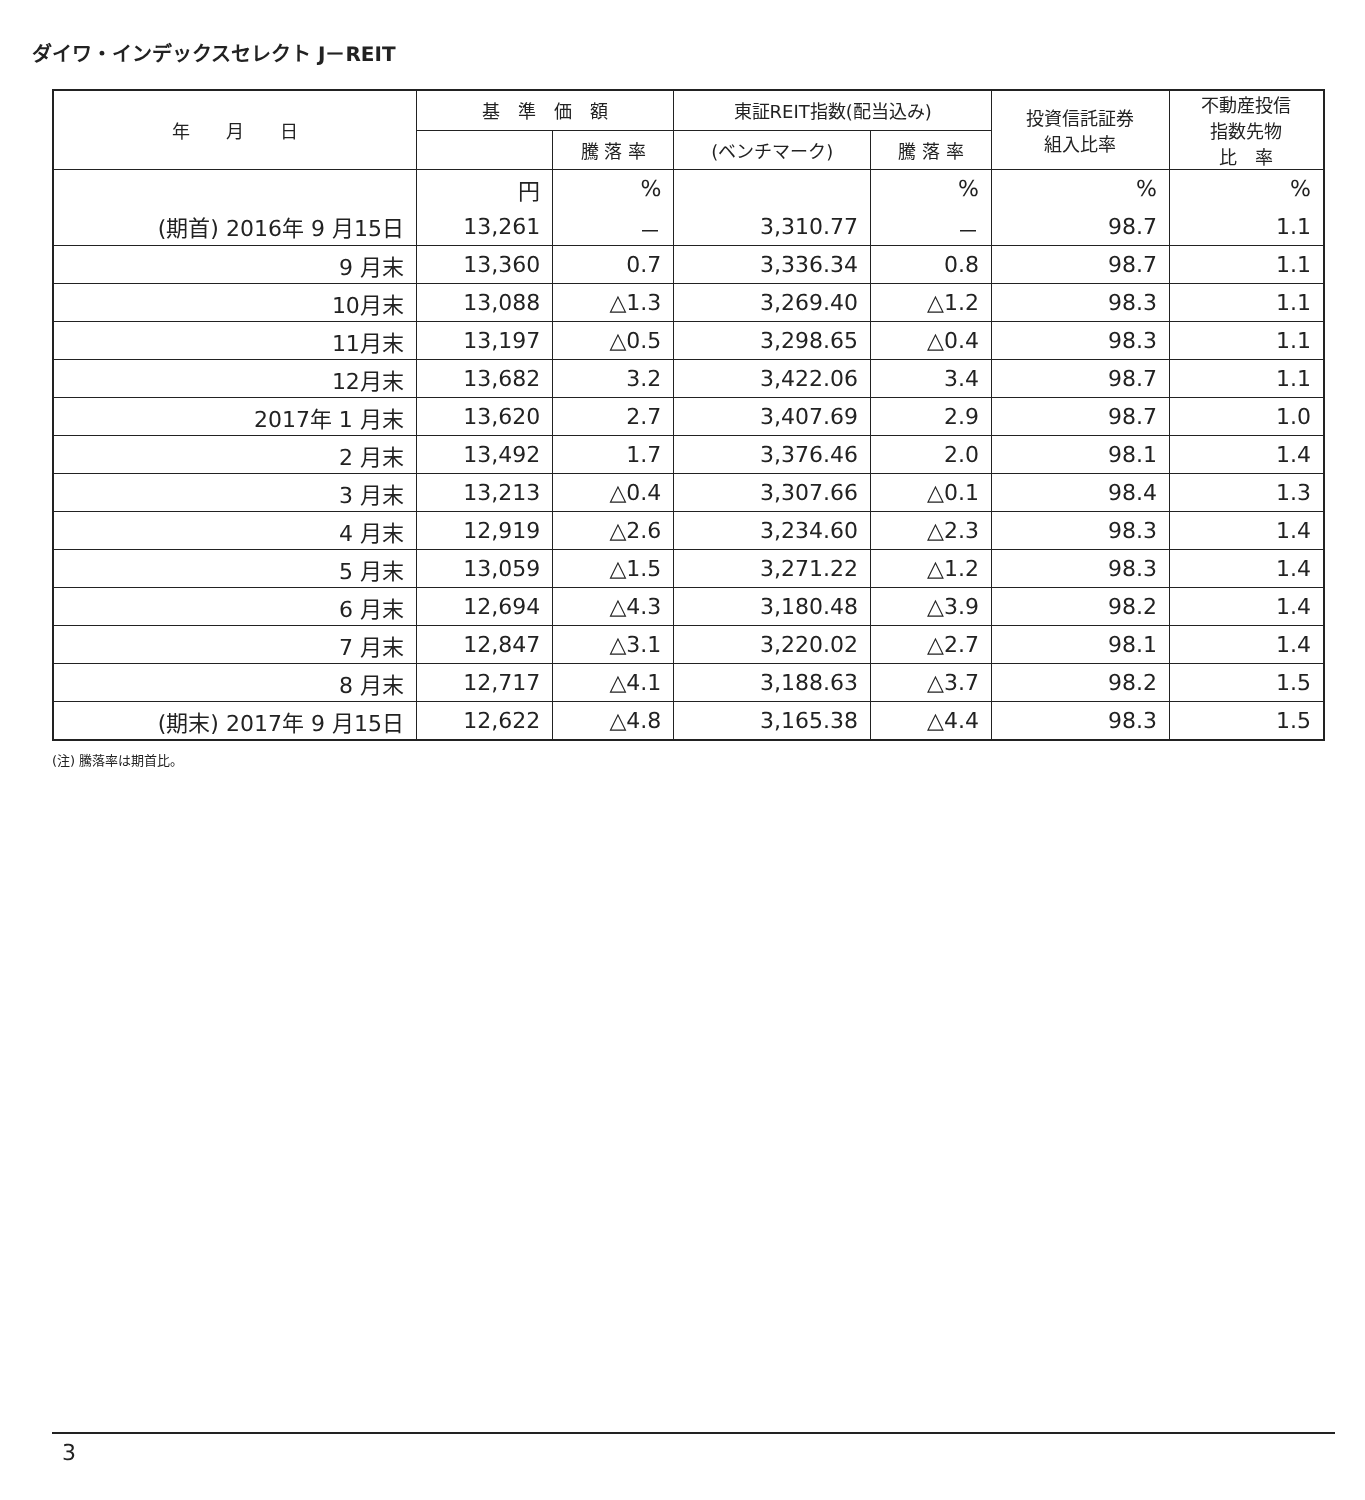ダイワ・インデックスセレクト J－REIT
| 年 月 日 | 基 準 価 額 | | 東証REIT指数(配当込み) | | 投資信託証券 組入比率 | 不動産投信 指数先物 比 率 |
| --- | --- | --- | --- | --- | --- | --- |
| | | 騰 落 率 | (ベンチマーク) | 騰 落 率 | | |
| | 円 | % | | % | % | % |
| (期首) 2016年 9 月15日 | 13,261 | － | 3,310.77 | － | 98.7 | 1.1 |
| 9 月末 | 13,360 | 0.7 | 3,336.34 | 0.8 | 98.7 | 1.1 |
| 10月末 | 13,088 | △1.3 | 3,269.40 | △1.2 | 98.3 | 1.1 |
| 11月末 | 13,197 | △0.5 | 3,298.65 | △0.4 | 98.3 | 1.1 |
| 12月末 | 13,682 | 3.2 | 3,422.06 | 3.4 | 98.7 | 1.1 |
| 2017年 1 月末 | 13,620 | 2.7 | 3,407.69 | 2.9 | 98.7 | 1.0 |
| 2 月末 | 13,492 | 1.7 | 3,376.46 | 2.0 | 98.1 | 1.4 |
| 3 月末 | 13,213 | △0.4 | 3,307.66 | △0.1 | 98.4 | 1.3 |
| 4 月末 | 12,919 | △2.6 | 3,234.60 | △2.3 | 98.3 | 1.4 |
| 5 月末 | 13,059 | △1.5 | 3,271.22 | △1.2 | 98.3 | 1.4 |
| 6 月末 | 12,694 | △4.3 | 3,180.48 | △3.9 | 98.2 | 1.4 |
| 7 月末 | 12,847 | △3.1 | 3,220.02 | △2.7 | 98.1 | 1.4 |
| 8 月末 | 12,717 | △4.1 | 3,188.63 | △3.7 | 98.2 | 1.5 |
| (期末) 2017年 9 月15日 | 12,622 | △4.8 | 3,165.38 | △4.4 | 98.3 | 1.5 |
(注) 騰落率は期首比。
3